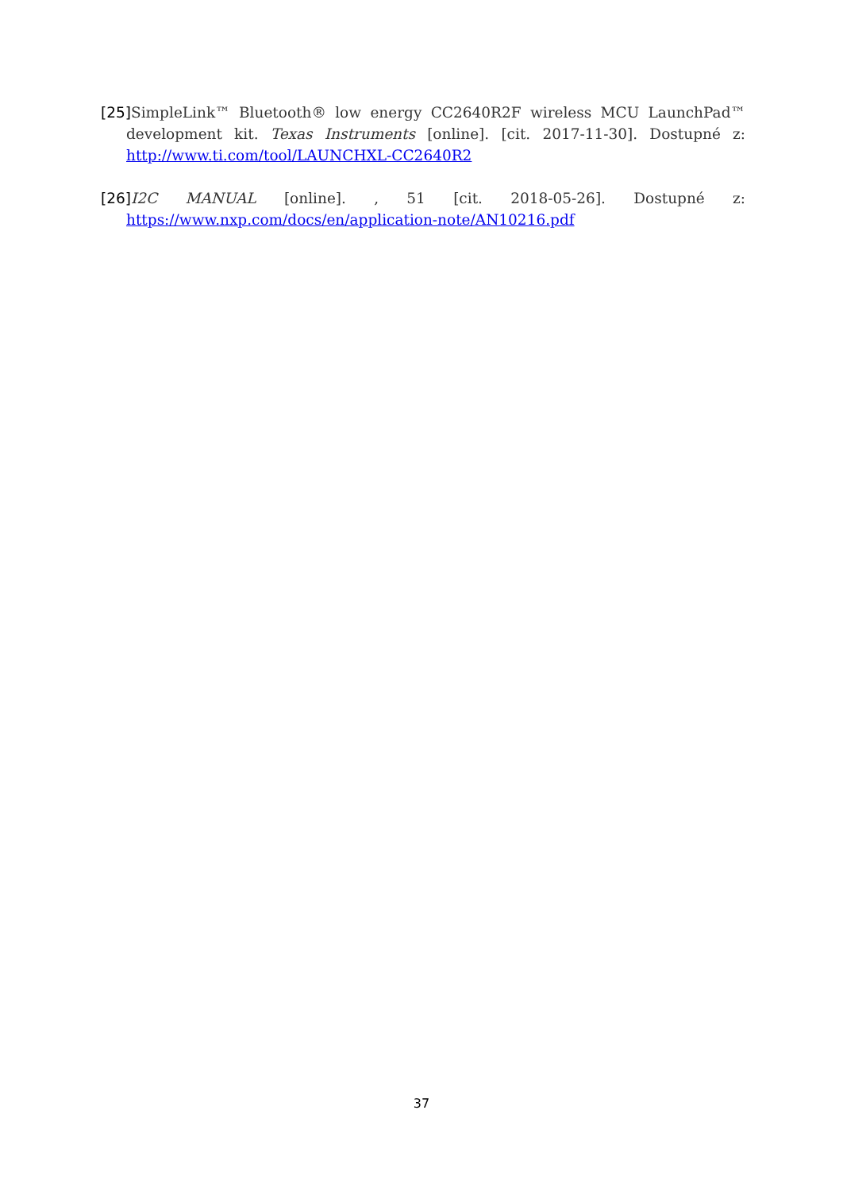[25] SimpleLink™ Bluetooth® low energy CC2640R2F wireless MCU LaunchPad™ development kit. Texas Instruments [online]. [cit. 2017-11-30]. Dostupné z: http://www.ti.com/tool/LAUNCHXL-CC2640R2
[26] I2C MANUAL [online]. , 51 [cit. 2018-05-26]. Dostupné z: https://www.nxp.com/docs/en/application-note/AN10216.pdf
37